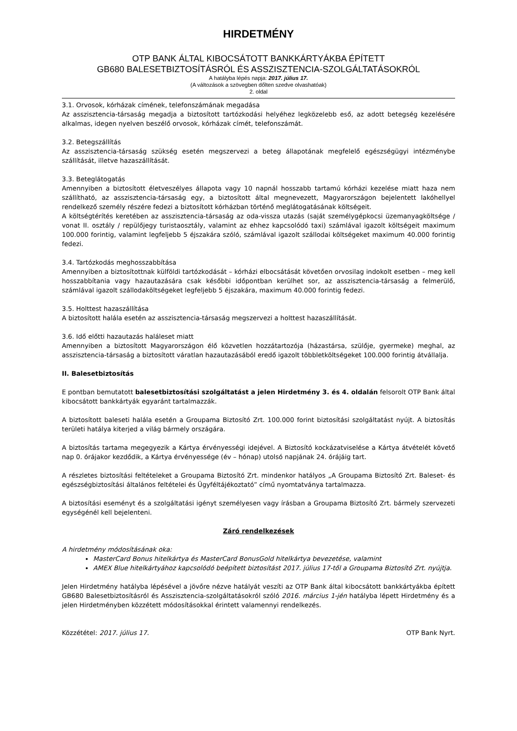HIRDETMÉNY
OTP BANK ÁLTAL KIBOCSÁTOTT BANKKÁRTYÁKBA ÉPÍTETT
GB680 BALESETBIZTOSÍTÁSRÓL ÉS ASSZISZTENCIA-SZOLGÁLTATÁSOKRÓL
A hatályba lépés napja: 2017. július 17.
(A változások a szövegben dőlten szedve olvashatóak)
2. oldal
3.1. Orvosok, kórházak címének, telefonszámának megadása
Az asszisztencia-társaság megadja a biztosított tartózkodási helyéhez legközelebb eső, az adott betegség kezelésére alkalmas, idegen nyelven beszélő orvosok, kórházak címét, telefonszámát.
3.2. Betegszállítás
Az asszisztencia-társaság szükség esetén megszervezi a beteg állapotának megfelelő egészségügyi intézménybe szállítását, illetve hazaszállítását.
3.3. Beteglátogatás
Amennyiben a biztosított életveszélyes állapota vagy 10 napnál hosszabb tartamú kórházi kezelése miatt haza nem szállítható, az asszisztencia-társaság egy, a biztosított által megnevezett, Magyarországon bejelentett lakóhellyel rendelkező személy részére fedezi a biztosított kórházban történő meglátogatásának költségeit.
A költségtérítés keretében az asszisztencia-társaság az oda-vissza utazás (saját személygépkocsi üzemanyagköltsége / vonat II. osztály / repülőjegy turistaosztály, valamint az ehhez kapcsolódó taxi) számlával igazolt költségeit maximum 100.000 forintig, valamint legfeljebb 5 éjszakára szóló, számlával igazolt szállodai költségeket maximum 40.000 forintig fedezi.
3.4. Tartózkodás meghosszabbítása
Amennyiben a biztosítottnak külföldi tartózkodását – kórházi elbocsátását követően orvosilag indokolt esetben – meg kell hosszabbítania vagy hazautazására csak későbbi időpontban kerülhet sor, az asszisztencia-társaság a felmerülő, számlával igazolt szállodaköltségeket legfeljebb 5 éjszakára, maximum 40.000 forintig fedezi.
3.5. Holttest hazaszállítása
A biztosított halála esetén az asszisztencia-társaság megszervezi a holttest hazaszállítását.
3.6. Idő előtti hazautazás haláleset miatt
Amennyiben a biztosított Magyarországon élő közvetlen hozzátartozója (házastársa, szülője, gyermeke) meghal, az asszisztencia-társaság a biztosított váratlan hazautazásából eredő igazolt többletköltségeket 100.000 forintig átvállalja.
II. Balesetbiztosítás
E pontban bemutatott balesetbiztosítási szolgáltatást a jelen Hirdetmény 3. és 4. oldalán felsorolt OTP Bank által kibocsátott bankkártyák egyaránt tartalmazzák.
A biztosított baleseti halála esetén a Groupama Biztosító Zrt. 100.000 forint biztosítási szolgáltatást nyújt. A biztosítás területi hatálya kiterjed a világ bármely országára.
A biztosítás tartama megegyezik a Kártya érvényességi idejével. A Biztosító kockázatviselése a Kártya átvételét követő nap 0. órájakor kezdődik, a Kártya érvényessége (év – hónap) utolsó napjának 24. órájáig tart.
A részletes biztosítási feltételeket a Groupama Biztosító Zrt. mindenkor hatályos „A Groupama Biztosító Zrt. Baleset- és egészségbiztosítási általános feltételei és Ügyféltájékoztató” című nyomtatványa tartalmazza.
A biztosítási eseményt és a szolgáltatási igényt személyesen vagy írásban a Groupama Biztosító Zrt. bármely szervezeti egységénél kell bejelenteni.
Záró rendelkezések
A hirdetmény módosításának oka:
MasterCard Bonus hitelkártya és MasterCard BonusGold hitelkártya bevezetése, valamint
AMEX Blue hitelkártyához kapcsolódó beépített biztosítást 2017. július 17-től a Groupama Biztosító Zrt. nyújtja.
Jelen Hirdetmény hatályba lépésével a jövőre nézve hatályát veszíti az OTP Bank által kibocsátott bankkártyákba épített GB680 Balesetbiztosításról és Asszisztencia-szolgáltatásokról szóló 2016. március 1-jén hatályba lépett Hirdetmény és a jelen Hirdetményben közzétett módosításokkal érintett valamennyi rendelkezés.
Közzététel: 2017. július 17. OTP Bank Nyrt.